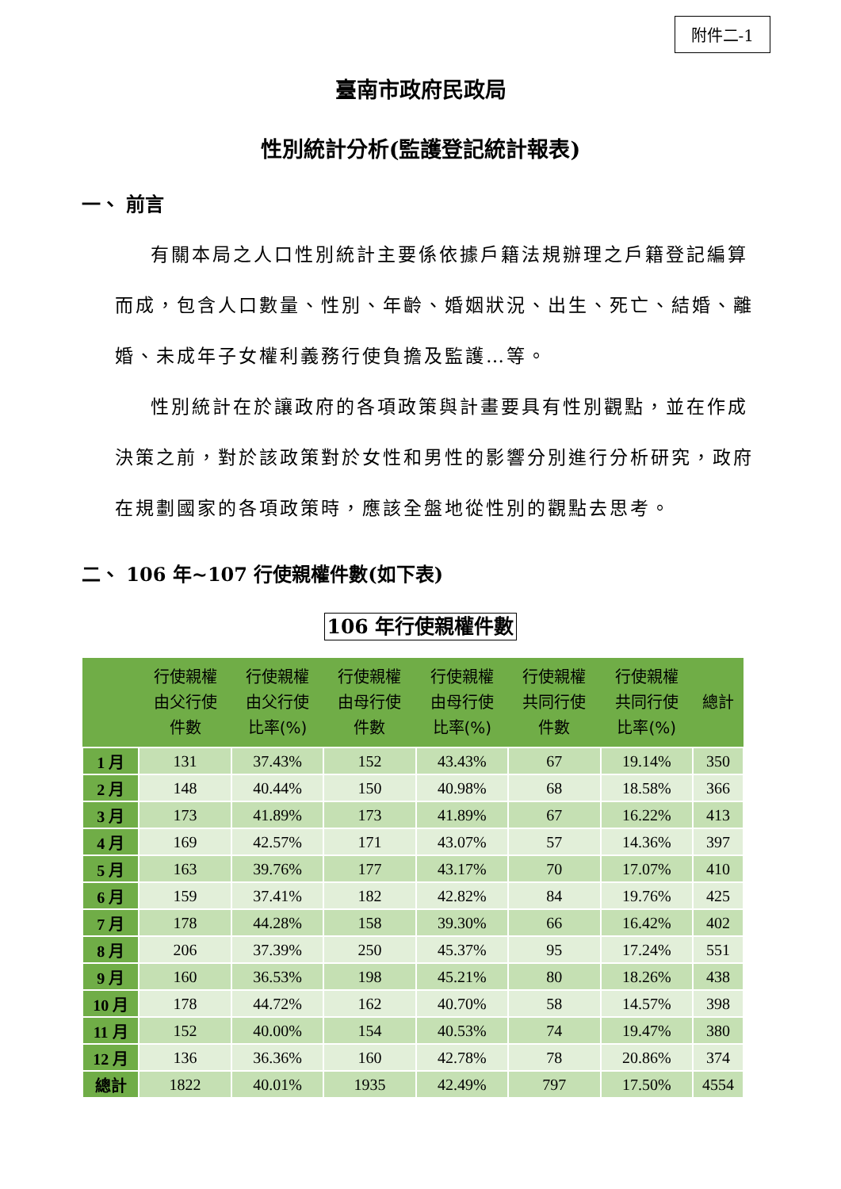附件二-1
臺南市政府民政局
性別統計分析(監護登記統計報表)
一、 前言
有關本局之人口性別統計主要係依據戶籍法規辦理之戶籍登記編算而成，包含人口數量、性別、年齡、婚姻狀況、出生、死亡、結婚、離婚、未成年子女權利義務行使負擔及監護…等。
性別統計在於讓政府的各項政策與計畫要具有性別觀點，並在作成決策之前，對於該政策對於女性和男性的影響分別進行分析研究，政府在規劃國家的各項政策時，應該全盤地從性別的觀點去思考。
二、 106 年~107 行使親權件數(如下表)
106 年行使親權件數
| | 行使親權 由父行使 件數 | 行使親權 由父行使 比率(%) | 行使親權 由母行使 件數 | 行使親權 由母行使 比率(%) | 行使親權 共同行使 件數 | 行使親權 共同行使 比率(%) | 總計 |
| --- | --- | --- | --- | --- | --- | --- | --- |
| 1 月 | 131 | 37.43% | 152 | 43.43% | 67 | 19.14% | 350 |
| 2 月 | 148 | 40.44% | 150 | 40.98% | 68 | 18.58% | 366 |
| 3 月 | 173 | 41.89% | 173 | 41.89% | 67 | 16.22% | 413 |
| 4 月 | 169 | 42.57% | 171 | 43.07% | 57 | 14.36% | 397 |
| 5 月 | 163 | 39.76% | 177 | 43.17% | 70 | 17.07% | 410 |
| 6 月 | 159 | 37.41% | 182 | 42.82% | 84 | 19.76% | 425 |
| 7 月 | 178 | 44.28% | 158 | 39.30% | 66 | 16.42% | 402 |
| 8 月 | 206 | 37.39% | 250 | 45.37% | 95 | 17.24% | 551 |
| 9 月 | 160 | 36.53% | 198 | 45.21% | 80 | 18.26% | 438 |
| 10 月 | 178 | 44.72% | 162 | 40.70% | 58 | 14.57% | 398 |
| 11 月 | 152 | 40.00% | 154 | 40.53% | 74 | 19.47% | 380 |
| 12 月 | 136 | 36.36% | 160 | 42.78% | 78 | 20.86% | 374 |
| 總計 | 1822 | 40.01% | 1935 | 42.49% | 797 | 17.50% | 4554 |